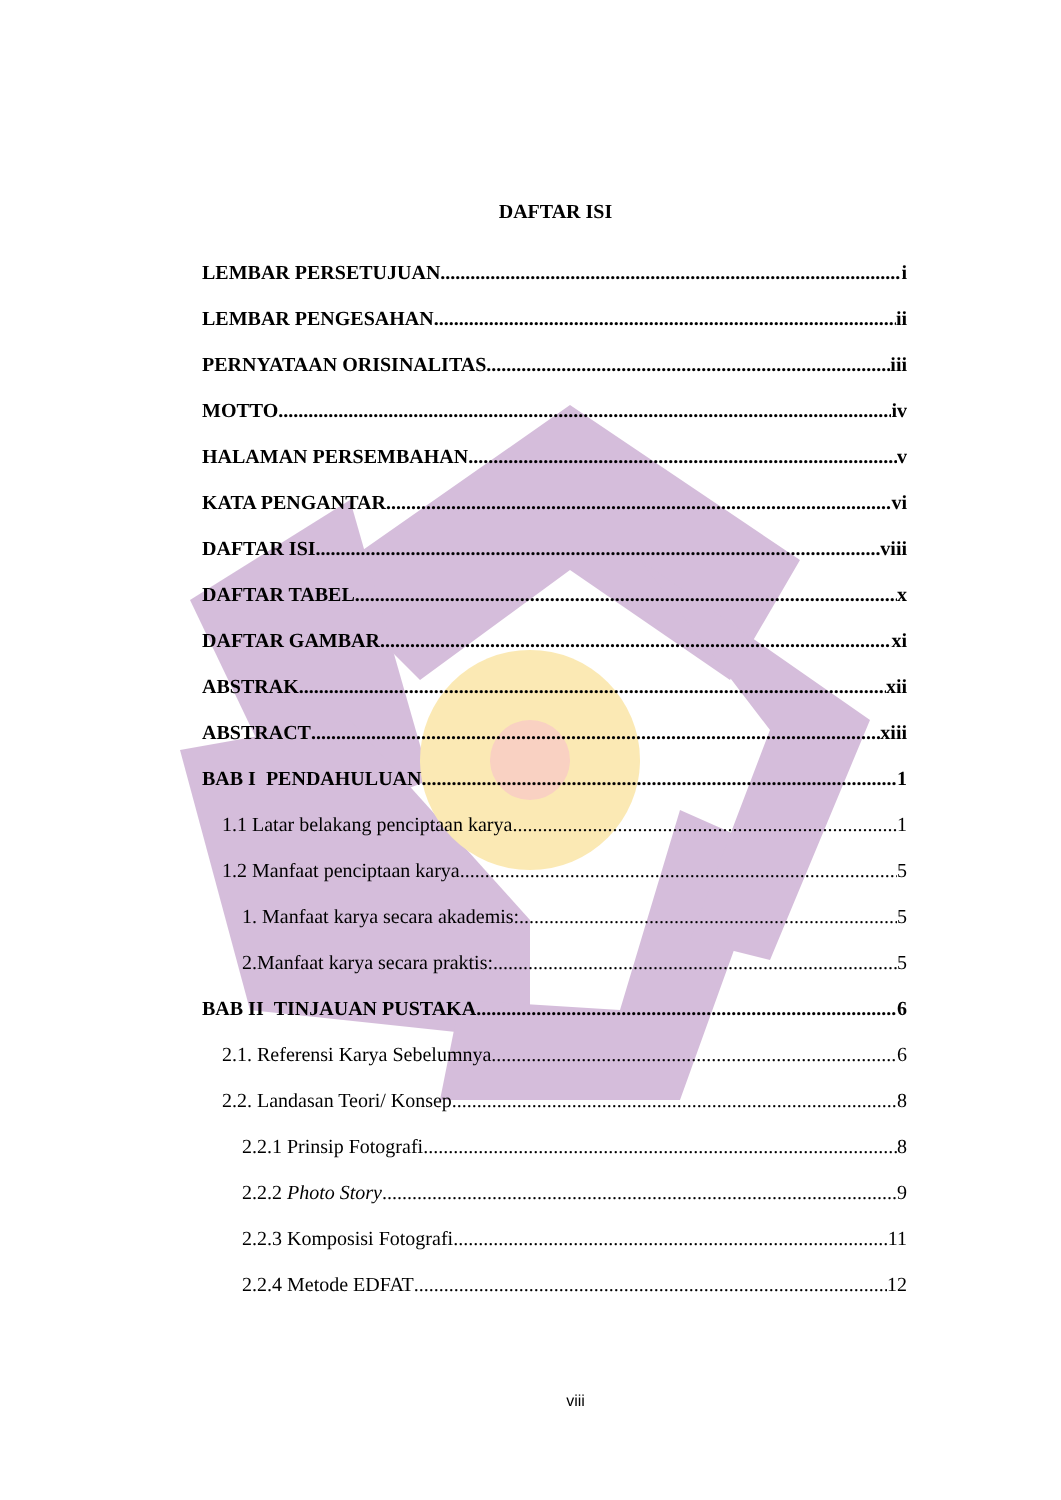DAFTAR ISI
LEMBAR PERSETUJUAN i
LEMBAR PENGESAHAN ii
PERNYATAAN ORISINALITAS iii
MOTTO iv
HALAMAN PERSEMBAHAN v
KATA PENGANTAR vi
DAFTAR ISI viii
DAFTAR TABEL x
DAFTAR GAMBAR xi
ABSTRAK xii
ABSTRACT xiii
BAB I PENDAHULUAN 1
1.1 Latar belakang penciptaan karya 1
1.2 Manfaat penciptaan karya 5
1. Manfaat karya secara akademis: 5
2.Manfaat karya secara praktis: 5
BAB II TINJAUAN PUSTAKA 6
2.1. Referensi Karya Sebelumnya 6
2.2. Landasan Teori/ Konsep 8
2.2.1 Prinsip Fotografi 8
2.2.2 Photo Story 9
2.2.3 Komposisi Fotografi 11
2.2.4 Metode EDFAT 12
viii